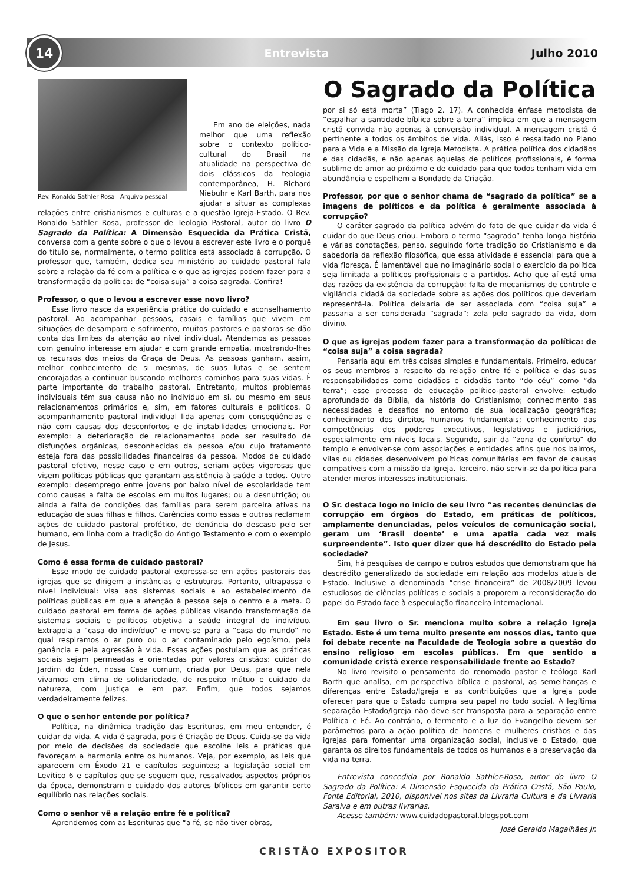14
Entrevista Julho 2010
Rev. Ronaldo Sathler Rosa Arquivo pessoal
Em ano de eleições, nada melhor que uma reflexão sobre o contexto político-cultural do Brasil na atualidade na perspectiva de dois clássicos da teologia contemporânea, H. Richard Niebuhr e Karl Barth, para nos ajudar a situar as complexas relações entre cristianismos e culturas e a questão Igreja-Estado. O Rev. Ronaldo Sathler Rosa, professor de Teologia Pastoral, autor do livro O Sagrado da Política: A Dimensão Esquecida da Prática Cristã, conversa com a gente sobre o que o levou a escrever este livro e o porquê do título se, normalmente, o termo política está associado à corrupção. O professor que, também, dedica seu ministério ao cuidado pastoral fala sobre a relação da fé com a política e o que as igrejas podem fazer para a transformação da política: de “coisa suja” a coisa sagrada. Confira!
Professor, o que o levou a escrever esse novo livro?
Esse livro nasce da experiência prática do cuidado e aconselhamento pastoral. Ao acompanhar pessoas, casais e famílias que vivem em situações de desamparo e sofrimento, muitos pastores e pastoras se dão conta dos limites da atenção ao nível individual. Atendemos as pessoas com genuíno interesse em ajudar e com grande empatia, mostrando-lhes os recursos dos meios da Graça de Deus. As pessoas ganham, assim, melhor conhecimento de si mesmas, de suas lutas e se sentem encorajadas a continuar buscando melhores caminhos para suas vidas. È parte importante do trabalho pastoral. Entretanto, muitos problemas individuais têm sua causa não no indivíduo em si, ou mesmo em seus relacionamentos primários e, sim, em fatores culturais e políticos. O acompanhamento pastoral individual lida apenas com conseqüências e não com causas dos desconfortos e de instabilidades emocionais. Por exemplo: a deterioração de relacionamentos pode ser resultado de disfunções orgânicas, desconhecidas da pessoa e/ou cujo tratamento esteja fora das possibilidades financeiras da pessoa. Modos de cuidado pastoral efetivo, nesse caso e em outros, seriam ações vigorosas que visem políticas públicas que garantam assistência à saúde a todos. Outro exemplo: desemprego entre jovens por baixo nível de escolaridade tem como causas a falta de escolas em muitos lugares; ou a desnutrição; ou ainda a falta de condições das famílias para serem parceira ativas na educação de suas filhas e filhos. Carências como essas e outras reclamam ações de cuidado pastoral profético, de denúncia do descaso pelo ser humano, em linha com a tradição do Antigo Testamento e com o exemplo de Jesus.
Como é essa forma de cuidado pastoral?
Esse modo de cuidado pastoral expressa-se em ações pastorais das igrejas que se dirigem a instâncias e estruturas. Portanto, ultrapassa o nível individual: visa aos sistemas sociais e ao estabelecimento de políticas públicas em que a atenção à pessoa seja o centro e a meta. O cuidado pastoral em forma de ações públicas visando transformação de sistemas sociais e políticos objetiva a saúde integral do indivíduo. Extrapola a “casa do indivíduo” e move-se para a “casa do mundo” no qual respiramos o ar puro ou o ar contaminado pelo egoísmo, pela ganância e pela agressão à vida. Essas ações postulam que as práticas sociais sejam permeadas e orientadas por valores cristãos: cuidar do Jardim do Éden, nossa Casa comum, criada por Deus, para que nela vivamos em clima de solidariedade, de respeito mútuo e cuidado da natureza, com justiça e em paz. Enfim, que todos sejamos verdadeiramente felizes.
O que o senhor entende por política?
Política, na dinâmica tradição das Escrituras, em meu entender, é cuidar da vida. A vida é sagrada, pois é Criação de Deus. Cuida-se da vida por meio de decisões da sociedade que escolhe leis e práticas que favoreçam a harmonia entre os humanos. Veja, por exemplo, as leis que aparecem em Êxodo 21 e capítulos seguintes; a legislação social em Levítico 6 e capítulos que se seguem que, ressalvados aspectos próprios da época, demonstram o cuidado dos autores bíblicos em garantir certo equilíbrio nas relações sociais.
Como o senhor vê a relação entre fé e política?
Aprendemos com as Escrituras que “a fé, se não tiver obras,
O Sagrado da Política
por si só está morta” (Tiago 2. 17). A conhecida ênfase metodista de “espalhar a santidade bíblica sobre a terra” implica em que a mensagem cristã convida não apenas à conversão individual. A mensagem cristã é pertinente a todos os âmbitos de vida. Aliás, isso é ressaltado no Plano para a Vida e a Missão da Igreja Metodista. A prática política dos cidadãos e das cidadãs, e não apenas aquelas de políticos profissionais, é forma sublime de amor ao próximo e de cuidado para que todos tenham vida em abundância e espelhem a Bondade da Criação.
Professor, por que o senhor chama de “sagrado da política” se a imagens de políticos e da política é geralmente associada à corrupção?
O caráter sagrado da política advém do fato de que cuidar da vida é cuidar do que Deus criou. Embora o termo “sagrado” tenha longa história e várias conotações, penso, seguindo forte tradição do Cristianismo e da sabedoria da reflexão filosófica, que essa atividade é essencial para que a vida floresça. É lamentável que no imaginário social o exercício da política seja limitada a políticos profissionais e a partidos. Acho que aí está uma das razões da existência da corrupção: falta de mecanismos de controle e vigilância cidadã da sociedade sobre as ações dos políticos que deveriam representá-la. Política deixaria de ser associada com “coisa suja” e passaria a ser considerada “sagrada”: zela pelo sagrado da vida, dom divino.
O que as igrejas podem fazer para a transformação da política: de “coisa suja” a coisa sagrada?
Pensaria aqui em três coisas simples e fundamentais. Primeiro, educar os seus membros a respeito da relação entre fé e política e das suas responsabilidades como cidadãos e cidadãs tanto “do céu” como “da terra”; esse processo de educação político-pastoral envolve: estudo aprofundado da Bíblia, da história do Cristianismo; conhecimento das necessidades e desafios no entorno de sua localização geográfica; conhecimento dos direitos humanos fundamentais; conhecimento das competências dos poderes executivos, legislativos e judiciários, especialmente em níveis locais. Segundo, sair da “zona de conforto” do templo e envolver-se com associações e entidades afins que nos bairros, vilas ou cidades desenvolvem políticas comunitárias em favor de causas compatíveis com a missão da Igreja. Terceiro, não servir-se da política para atender meros interesses institucionais.
O Sr. destaca logo no início de seu livro “as recentes denúncias de corrupção em órgãos do Estado, em práticas de políticos, amplamente denunciadas, pelos veículos de comunicação social, geram um ‘Brasil doente’ e uma apatia cada vez mais surpreendente”. Isto quer dizer que há descrédito do Estado pela sociedade?
Sim, há pesquisas de campo e outros estudos que demonstram que há descrédito generalizado da sociedade em relação aos modelos atuais de Estado. Inclusive a denominada “crise financeira” de 2008/2009 levou estudiosos de ciências políticas e sociais a proporem a reconsideração do papel do Estado face à especulação financeira internacional.
Em seu livro o Sr. menciona muito sobre a relação Igreja Estado. Este é um tema muito presente em nossos dias, tanto que foi debate recente na Faculdade de Teologia sobre a questão do ensino religioso em escolas públicas. Em que sentido a comunidade cristã exerce responsabilidade frente ao Estado?
No livro revisito o pensamento do renomado pastor e teólogo Karl Barth que analisa, em perspectiva bíblica e pastoral, as semelhanças e diferenças entre Estado/Igreja e as contribuições que a Igreja pode oferecer para que o Estado cumpra seu papel no todo social. A legítima separação Estado/Igreja não deve ser transposta para a separação entre Política e Fé. Ao contrário, o fermento e a luz do Evangelho devem ser parâmetros para a ação política de homens e mulheres cristãos e das igrejas para fomentar uma organização social, inclusive o Estado, que garanta os direitos fundamentais de todos os humanos e a preservação da vida na terra.
Entrevista concedida por Ronaldo Sathler-Rosa, autor do livro O Sagrado da Política: A Dimensão Esquecida da Prática Cristã, São Paulo, Fonte Editorial, 2010, disponível nos sites da Livraria Cultura e da Livraria Saraiva e em outras livrarias.
Acesse também: www.cuidadopastoral.blogspot.com
José Geraldo Magalhães Jr.
CRISTÃO EXPOSITOR